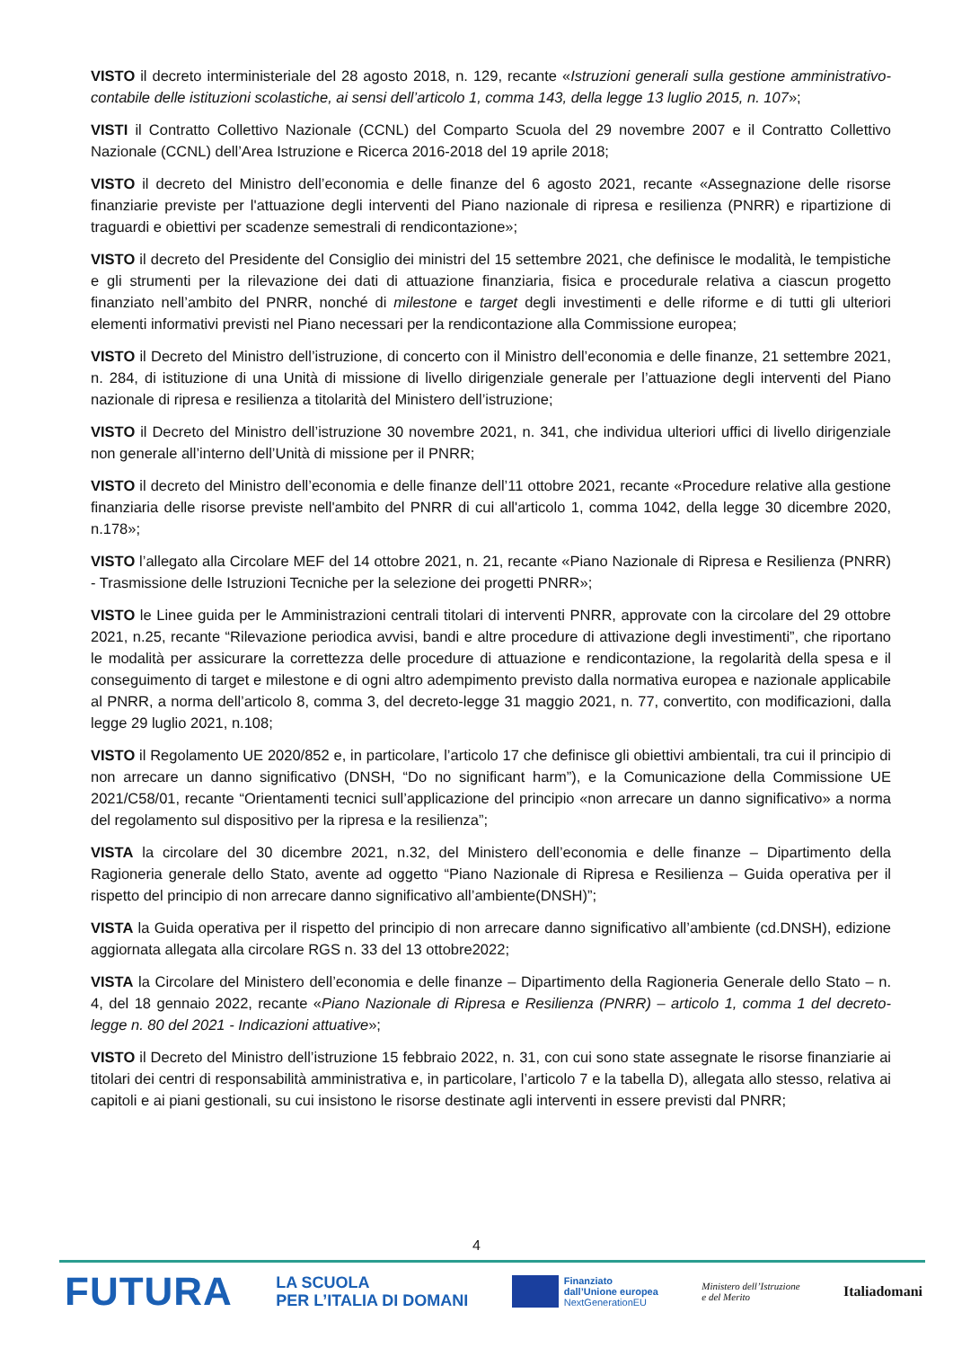VISTO il decreto interministeriale del 28 agosto 2018, n. 129, recante «Istruzioni generali sulla gestione amministrativo-contabile delle istituzioni scolastiche, ai sensi dell’articolo 1, comma 143, della legge 13 luglio 2015, n. 107»;
VISTI il Contratto Collettivo Nazionale (CCNL) del Comparto Scuola del 29 novembre 2007 e il Contratto Collettivo Nazionale (CCNL) dell’Area Istruzione e Ricerca 2016-2018 del 19 aprile 2018;
VISTO il decreto del Ministro dell’economia e delle finanze del 6 agosto 2021, recante «Assegnazione delle risorse finanziarie previste per l'attuazione degli interventi del Piano nazionale di ripresa e resilienza (PNRR) e ripartizione di traguardi e obiettivi per scadenze semestrali di rendicontazione»;
VISTO il decreto del Presidente del Consiglio dei ministri del 15 settembre 2021, che definisce le modalità, le tempistiche e gli strumenti per la rilevazione dei dati di attuazione finanziaria, fisica e procedurale relativa a ciascun progetto finanziato nell’ambito del PNRR, nonché di milestone e target degli investimenti e delle riforme e di tutti gli ulteriori elementi informativi previsti nel Piano necessari per la rendicontazione alla Commissione europea;
VISTO il Decreto del Ministro dell’istruzione, di concerto con il Ministro dell’economia e delle finanze, 21 settembre 2021, n. 284, di istituzione di una Unità di missione di livello dirigenziale generale per l’attuazione degli interventi del Piano nazionale di ripresa e resilienza a titolarità del Ministero dell’istruzione;
VISTO il Decreto del Ministro dell’istruzione 30 novembre 2021, n. 341, che individua ulteriori uffici di livello dirigenziale non generale all’interno dell’Unità di missione per il PNRR;
VISTO il decreto del Ministro dell’economia e delle finanze dell’11 ottobre 2021, recante «Procedure relative alla gestione finanziaria delle risorse previste nell'ambito del PNRR di cui all'articolo 1, comma 1042, della legge 30 dicembre 2020, n.178»;
VISTO l’allegato alla Circolare MEF del 14 ottobre 2021, n. 21, recante «Piano Nazionale di Ripresa e Resilienza (PNRR) - Trasmissione delle Istruzioni Tecniche per la selezione dei progetti PNRR»;
VISTO le Linee guida per le Amministrazioni centrali titolari di interventi PNRR, approvate con la circolare del 29 ottobre 2021, n.25, recante “Rilevazione periodica avvisi, bandi e altre procedure di attivazione degli investimenti”, che riportano le modalità per assicurare la correttezza delle procedure di attuazione e rendicontazione, la regolarità della spesa e il conseguimento di target e milestone e di ogni altro adempimento previsto dalla normativa europea e nazionale applicabile al PNRR, a norma dell’articolo 8, comma 3, del decreto-legge 31 maggio 2021, n. 77, convertito, con modificazioni, dalla legge 29 luglio 2021, n.108;
VISTO il Regolamento UE 2020/852 e, in particolare, l’articolo 17 che definisce gli obiettivi ambientali, tra cui il principio di non arrecare un danno significativo (DNSH, “Do no significant harm”), e la Comunicazione della Commissione UE 2021/C58/01, recante “Orientamenti tecnici sull’applicazione del principio «non arrecare un danno significativo» a norma del regolamento sul dispositivo per la ripresa e la resilienza”;
VISTA la circolare del 30 dicembre 2021, n.32, del Ministero dell’economia e delle finanze – Dipartimento della Ragioneria generale dello Stato, avente ad oggetto “Piano Nazionale di Ripresa e Resilienza – Guida operativa per il rispetto del principio di non arrecare danno significativo all’ambiente(DNSH)”;
VISTA la Guida operativa per il rispetto del principio di non arrecare danno significativo all’ambiente (cd.DNSH), edizione aggiornata allegata alla circolare RGS n. 33 del 13 ottobre2022;
VISTA la Circolare del Ministero dell’economia e delle finanze – Dipartimento della Ragioneria Generale dello Stato – n. 4, del 18 gennaio 2022, recante «Piano Nazionale di Ripresa e Resilienza (PNRR) – articolo 1, comma 1 del decreto-legge n. 80 del 2021 - Indicazioni attuative»;
VISTO il Decreto del Ministro dell’istruzione 15 febbraio 2022, n. 31, con cui sono state assegnate le risorse finanziarie ai titolari dei centri di responsabilità amministrativa e, in particolare, l’articolo 7 e la tabella D), allegata allo stesso, relativa ai capitoli e ai piani gestionali, su cui insistono le risorse destinate agli interventi in essere previsti dal PNRR;
4
FUTURA
LA SCUOLA
PER L’ITALIA DI DOMANI
Finanziato
dall’Unione europea
NextGenerationEU
Ministero dell’Istruzione
e del Merito
Italiadomani